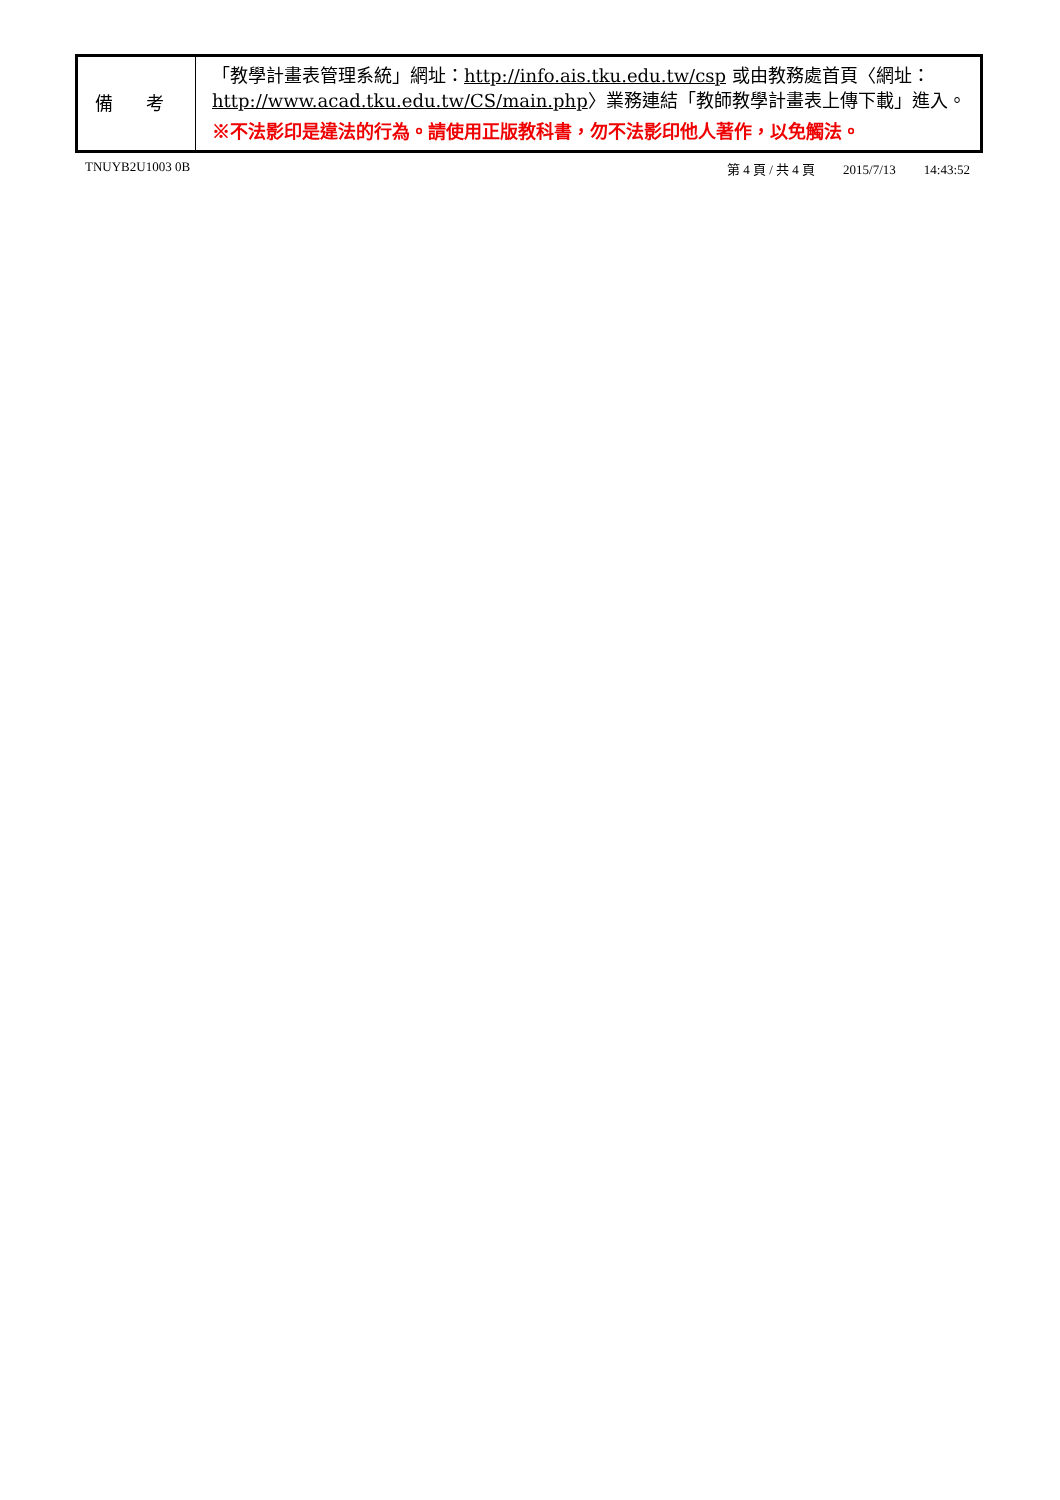| 備 考 | 「教學計畫表管理系統」網址： http://info.ais.tku.edu.tw/csp 或由教務處首頁〈網址： http://www.acad.tku.edu.tw/CS/main.php 〉業務連結「教師教學計畫表上傳下載」進入。 ※不法影印是違法的行為。請使用正版教科書，勿不法影印他人著作，以免觸法。 |
TNUYB2U1003 0B 第 4 頁 / 共 4 頁 2015/7/13 14:43:52